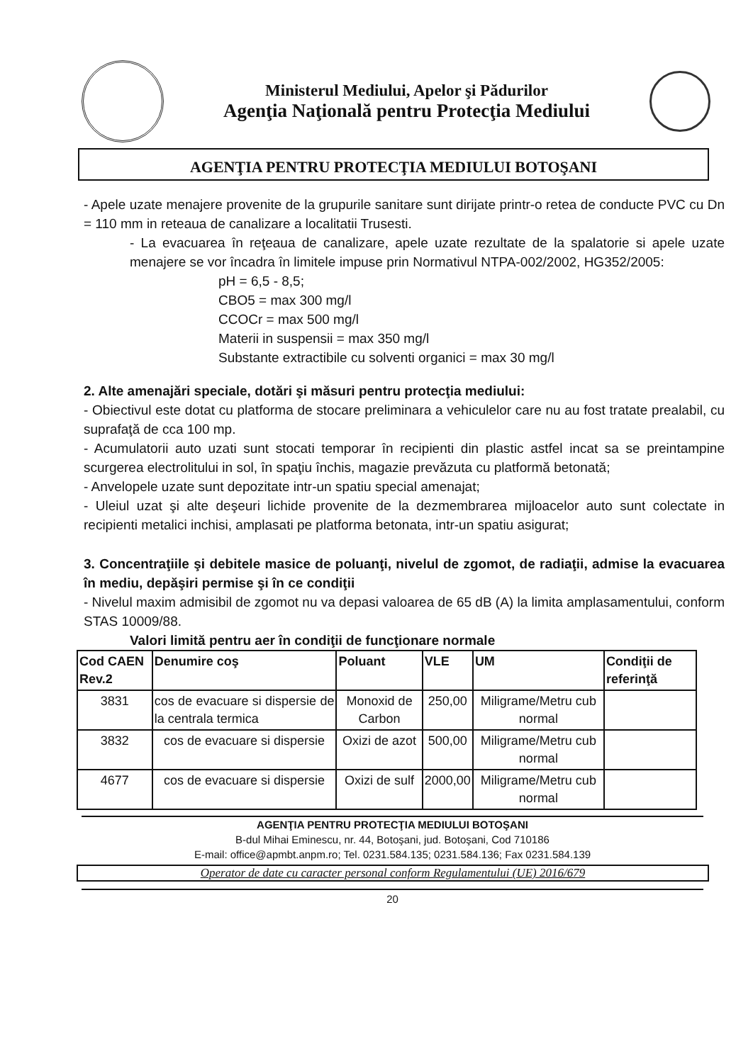Ministerul Mediului, Apelor şi Pădurilor
Agenţia Naţională pentru Protecţia Mediului
AGENŢIA PENTRU PROTECŢIA MEDIULUI BOTOŞANI
- Apele uzate menajere provenite de la grupurile sanitare sunt dirijate printr-o retea de conducte PVC cu Dn = 110 mm in reteaua de canalizare a localitatii Trusesti.
- La evacuarea în reţeaua de canalizare, apele uzate rezultate de la spalatorie si apele uzate menajere se vor încadra în limitele impuse prin Normativul NTPA-002/2002, HG352/2005:
pH = 6,5 - 8,5;
CBO5 = max 300 mg/l
CCOCr = max 500 mg/l
Materii in suspensii = max 350 mg/l
Substante extractibile cu solventi organici = max 30 mg/l
2. Alte amenajări speciale, dotări şi măsuri pentru protecţia mediului:
- Obiectivul este dotat cu platforma de stocare preliminara a vehiculelor care nu au fost tratate prealabil, cu suprafaţă de cca 100 mp.
- Acumulatorii auto uzati sunt stocati temporar în recipienti din plastic astfel incat sa se preintampine scurgerea electrolitului in sol, în spaţiu închis, magazie prevăzuta cu platformă betonată;
- Anvelopele uzate sunt depozitate intr-un spatiu special amenajat;
- Uleiul uzat şi alte deşeuri lichide provenite de la dezmembrarea mijloacelor auto sunt colectate in recipienti metalici inchisi, amplasati pe platforma betonata, intr-un spatiu asigurat;
3. Concentraţiile şi debitele masice de poluanţi, nivelul de zgomot, de radiaţii, admise la evacuarea în mediu, depăşiri permise şi în ce condiţii
- Nivelul maxim admisibil de zgomot nu va depasi valoarea de 65 dB (A) la limita amplasamentului, conform STAS 10009/88.
Valori limită pentru aer în condiţii de funcţionare normale
| Cod CAEN Rev.2 | Denumire coş | Poluant | VLE | UM | Condiţii de referinţă |
| --- | --- | --- | --- | --- | --- |
| 3831 | cos de evacuare si dispersie de la centrala termica | Monoxid de Carbon | 250,00 | Miligrame/Metru cub normal | |
| 3832 | cos de evacuare si dispersie | Oxizi de azot | 500,00 | Miligrame/Metru cub normal | |
| 4677 | cos de evacuare si dispersie | Oxizi de sulf | 2000,00 | Miligrame/Metru cub normal | |
AGENŢIA PENTRU PROTECŢIA MEDIULUI BOTOŞANI
B-dul Mihai Eminescu, nr. 44, Botoşani, jud. Botoşani, Cod 710186
E-mail: office@apmbt.anpm.ro; Tel. 0231.584.135; 0231.584.136; Fax 0231.584.139
Operator de date cu caracter personal conform Regulamentului (UE) 2016/679
20